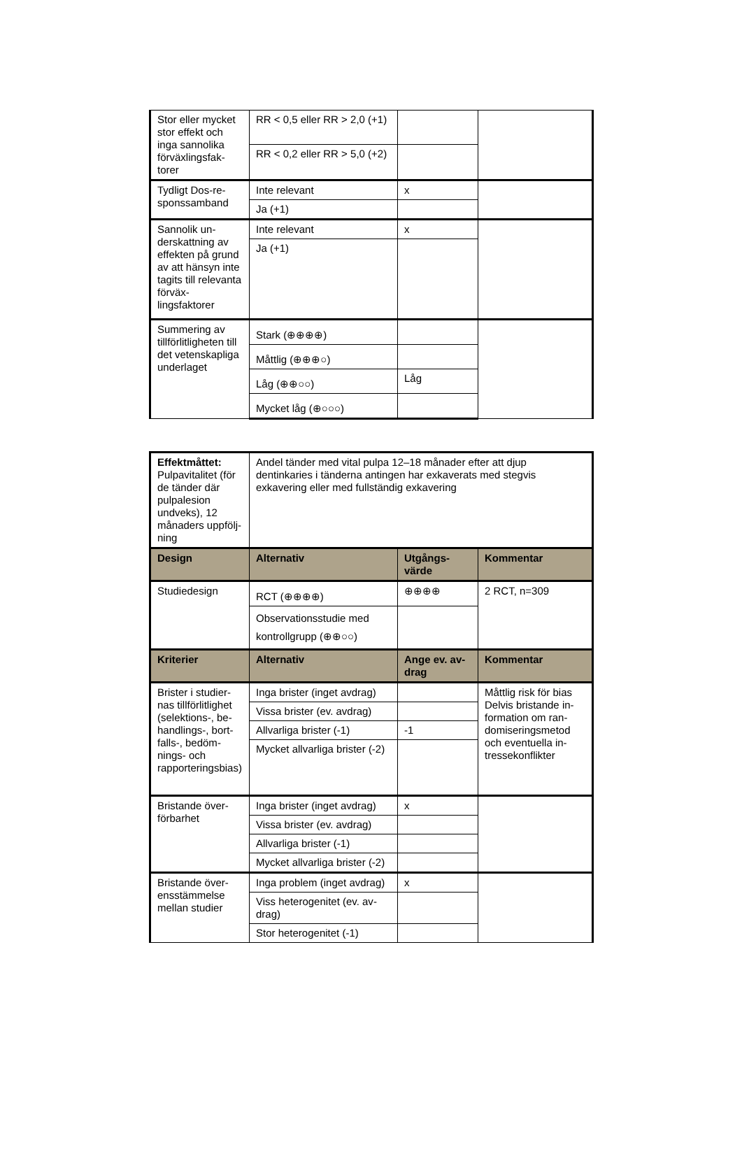| Stor eller mycket stor effekt och inga sannolika förväxlingsfak­torer | RR < 0,5 eller RR > 2,0 (+1) | | |
| | RR < 0,2 eller RR > 5,0 (+2) | | |
| Tydligt Dos-re­sponssamband | Inte relevant | x | |
| | Ja (+1) | | |
| Sannolik un­derskattning av effekten på grund av att hän­syn inte tagits till relevanta förväx­lingsfaktorer | Inte relevant | x | |
| | Ja (+1) | | |
| Summering av tillförlitligheten till det vetenskap­liga underlaget | Stark (⊕⊕⊕⊕) | | |
| | Måttlig (⊕⊕⊕○) | | |
| | Låg (⊕⊕○○) | Låg | |
| | Mycket låg (⊕○○○) | | |
| Effektmåttet: Pulpavitalitet (för de tänder där pulpa­lesion undveks), 12 månaders uppfölj­ning | Andel tänder med vital pulpa 12–18 månader efter att djup dentinkaries i tänderna antingen har exkaverats med stegvis exkavering eller med fullständig exkavering | | |
| Design | Alternativ | Utgångs­värde | Kommentar |
| Studiedesign | RCT (⊕⊕⊕⊕) | ⊕⊕⊕⊕ | 2 RCT, n=309 |
| | Observationsstudie med kontrollgrupp (⊕⊕○○) | | |
| Kriterier | Alternativ | Ange ev. av­drag | Kommentar |
| Brister i studier­nas tillförlitlighet (selektions-, be­handlings-, bort­falls-, bedöm­nings- och rapporterings­bias) | Inga brister (inget avdrag) | | Måttlig risk för bias Delvis bristande in­formation om ran­domiseringsmetod och eventuella in­tressekonflikter |
| | Vissa brister (ev. avdrag) | | |
| | Allvarliga brister (-1) | -1 | |
| | Mycket allvarliga brister (-2) | | |
| Bristande över­förbarhet | Inga brister (inget avdrag) | x | |
| | Vissa brister (ev. avdrag) | | |
| | Allvarliga brister (-1) | | |
| | Mycket allvarliga brister (-2) | | |
| Bristande över­ensstämmelse mellan studier | Inga problem (inget av­drag) | x | |
| | Viss heterogenitet (ev. av­drag) | | |
| | Stor heterogenitet (-1) | | |